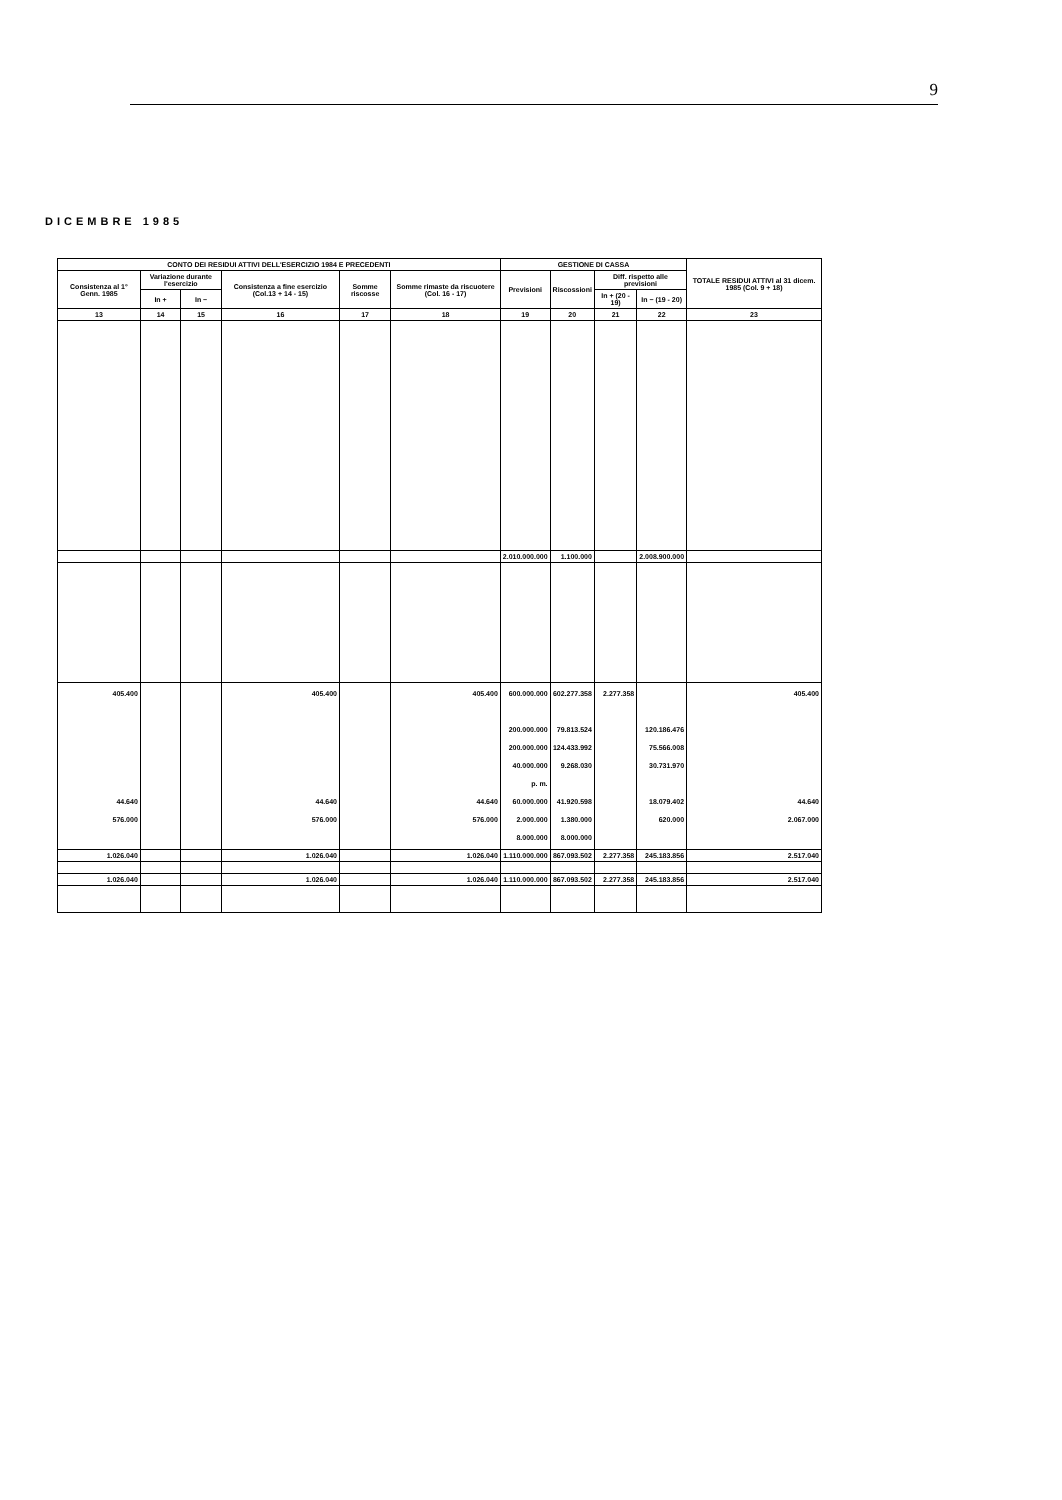9
DICEMBRE 1985
| CONTO DEI RESIDUI ATTIVI DELL'ESERCIZIO 1984 E PRECEDENTI | | | | | | GESTIONE DI CASSA | | | | TOTALE RESIDUI ATTIVI al 31 dicem. 1985 (Col. 9 + 18) |
| --- | --- | --- | --- | --- | --- | --- | --- | --- | --- | --- |
| Consistenza al 1° Genn. 1985 | Variazione durante l'esercizio | | Consistenza a fine esercizio (Col.13 + 14 - 15) | Somme riscosse | Somme rimaste da riscuotere (Col. 16 - 17) | Previsioni | Riscossioni | Diff. rispetto alle previsioni | | |
| | In + | In − | | | | | | In + (20 - 19) | In − (19 - 20) | |
| 13 | 14 | 15 | 16 | 17 | 18 | 19 | 20 | 21 | 22 | 23 |
| | | | | | | 2.010.000.000 | 1.100.000 | | 2.008.900.000 | |
| 405.400 44.640 576.000 | | | 405.400 44.640 576.000 | | 405.400 44.640 576.000 | 600.000.000 200.000.000 200.000.000 40.000.000 p. m. 60.000.000 2.000.000 8.000.000 | 602.277.358 79.813.524 124.433.992 9.268.030 41.920.598 1.380.000 8.000.000 | 2.277.358 | 120.186.476 75.566.008 30.731.970 18.079.402 620.000 | 405.400 44.640 2.067.000 |
| 1.026.040 | | | 1.026.040 | | 1.026.040 | 1.110.000.000 | 867.093.502 | 2.277.358 | 245.183.856 | 2.517.040 |
| 1.026.040 | | | 1.026.040 | | 1.026.040 | 1.110.000.000 | 867.093.502 | 2.277.358 | 245.183.856 | 2.517.040 |